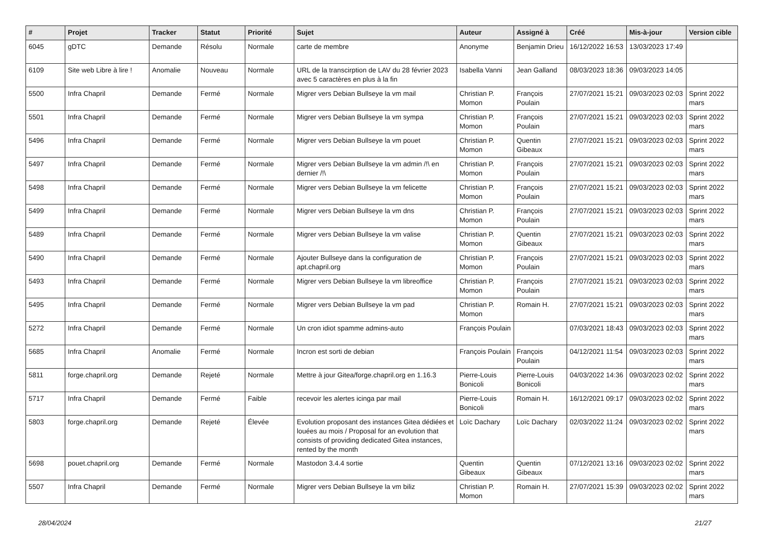| # | Projet | Tracker | Statut | Priorité | Sujet | Auteur | Assigné à | Créé | Mis-à-jour | Version cible |
| --- | --- | --- | --- | --- | --- | --- | --- | --- | --- | --- |
| 6045 | gDTC | Demande | Résolu | Normale | carte de membre | Anonyme | Benjamin Drieu | 16/12/2022 16:53 | 13/03/2023 17:49 | |
| 6109 | Site web Libre à lire ! | Anomalie | Nouveau | Normale | URL de la transcirption de LAV du 28 février 2023 avec 5 caractères en plus à la fin | Isabella Vanni | Jean Galland | 08/03/2023 18:36 | 09/03/2023 14:05 | |
| 5500 | Infra Chapril | Demande | Fermé | Normale | Migrer vers Debian Bullseye la vm mail | Christian P. Momon | François Poulain | 27/07/2021 15:21 | 09/03/2023 02:03 | Sprint 2022 mars |
| 5501 | Infra Chapril | Demande | Fermé | Normale | Migrer vers Debian Bullseye la vm sympa | Christian P. Momon | François Poulain | 27/07/2021 15:21 | 09/03/2023 02:03 | Sprint 2022 mars |
| 5496 | Infra Chapril | Demande | Fermé | Normale | Migrer vers Debian Bullseye la vm pouet | Christian P. Momon | Quentin Gibeaux | 27/07/2021 15:21 | 09/03/2023 02:03 | Sprint 2022 mars |
| 5497 | Infra Chapril | Demande | Fermé | Normale | Migrer vers Debian Bullseye la vm admin /!\ en dernier /!\ | Christian P. Momon | François Poulain | 27/07/2021 15:21 | 09/03/2023 02:03 | Sprint 2022 mars |
| 5498 | Infra Chapril | Demande | Fermé | Normale | Migrer vers Debian Bullseye la vm felicette | Christian P. Momon | François Poulain | 27/07/2021 15:21 | 09/03/2023 02:03 | Sprint 2022 mars |
| 5499 | Infra Chapril | Demande | Fermé | Normale | Migrer vers Debian Bullseye la vm dns | Christian P. Momon | François Poulain | 27/07/2021 15:21 | 09/03/2023 02:03 | Sprint 2022 mars |
| 5489 | Infra Chapril | Demande | Fermé | Normale | Migrer vers Debian Bullseye la vm valise | Christian P. Momon | Quentin Gibeaux | 27/07/2021 15:21 | 09/03/2023 02:03 | Sprint 2022 mars |
| 5490 | Infra Chapril | Demande | Fermé | Normale | Ajouter Bullseye dans la configuration de apt.chapril.org | Christian P. Momon | François Poulain | 27/07/2021 15:21 | 09/03/2023 02:03 | Sprint 2022 mars |
| 5493 | Infra Chapril | Demande | Fermé | Normale | Migrer vers Debian Bullseye la vm libreoffice | Christian P. Momon | François Poulain | 27/07/2021 15:21 | 09/03/2023 02:03 | Sprint 2022 mars |
| 5495 | Infra Chapril | Demande | Fermé | Normale | Migrer vers Debian Bullseye la vm pad | Christian P. Momon | Romain H. | 27/07/2021 15:21 | 09/03/2023 02:03 | Sprint 2022 mars |
| 5272 | Infra Chapril | Demande | Fermé | Normale | Un cron idiot spamme admins-auto | François Poulain | | 07/03/2021 18:43 | 09/03/2023 02:03 | Sprint 2022 mars |
| 5685 | Infra Chapril | Anomalie | Fermé | Normale | Incron est sorti de debian | François Poulain | François Poulain | 04/12/2021 11:54 | 09/03/2023 02:03 | Sprint 2022 mars |
| 5811 | forge.chapril.org | Demande | Rejeté | Normale | Mettre à jour Gitea/forge.chapril.org en 1.16.3 | Pierre-Louis Bonicoli | Pierre-Louis Bonicoli | 04/03/2022 14:36 | 09/03/2023 02:02 | Sprint 2022 mars |
| 5717 | Infra Chapril | Demande | Fermé | Faible | recevoir les alertes icinga par mail | Pierre-Louis Bonicoli | Romain H. | 16/12/2021 09:17 | 09/03/2023 02:02 | Sprint 2022 mars |
| 5803 | forge.chapril.org | Demande | Rejeté | Élevée | Evolution proposant des instances Gitea dédiées et louées au mois / Proposal for an evolution that consists of providing dedicated Gitea instances, rented by the month | Loïc Dachary | Loïc Dachary | 02/03/2022 11:24 | 09/03/2023 02:02 | Sprint 2022 mars |
| 5698 | pouet.chapril.org | Demande | Fermé | Normale | Mastodon 3.4.4 sortie | Quentin Gibeaux | Quentin Gibeaux | 07/12/2021 13:16 | 09/03/2023 02:02 | Sprint 2022 mars |
| 5507 | Infra Chapril | Demande | Fermé | Normale | Migrer vers Debian Bullseye la vm biliz | Christian P. Momon | Romain H. | 27/07/2021 15:39 | 09/03/2023 02:02 | Sprint 2022 mars |
28/04/2024 21/27